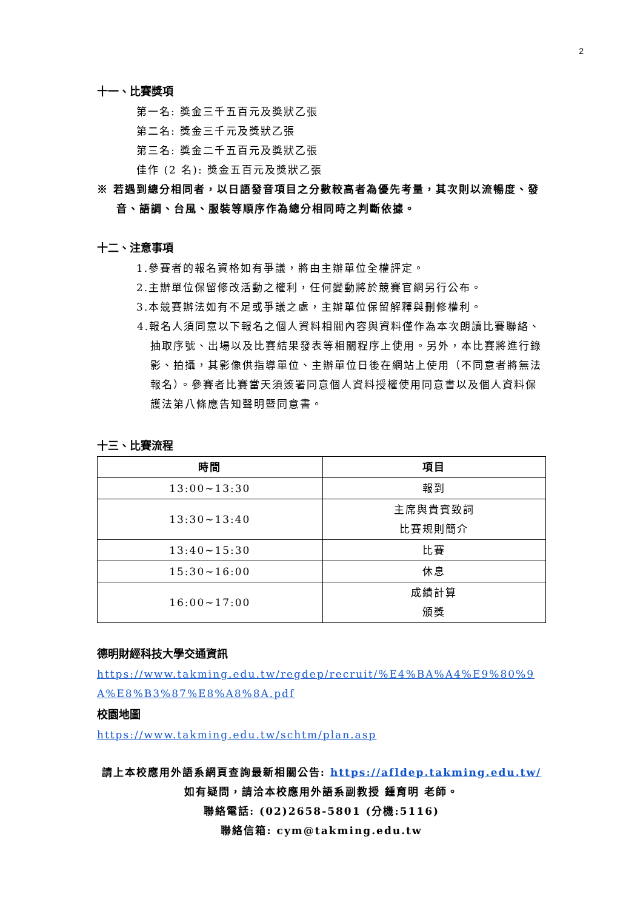2
十一、比賽獎項
第一名: 獎金三千五百元及獎狀乙張
第二名: 獎金三千元及獎狀乙張
第三名: 獎金二千五百元及獎狀乙張
佳作 (2 名): 獎金五百元及獎狀乙張
※ 若遇到總分相同者，以日語發音項目之分數較高者為優先考量，其次則以流暢度、發音、語調、台風、服裝等順序作為總分相同時之判斷依據。
十二、注意事項
1.參賽者的報名資格如有爭議，將由主辦單位全權評定。
2.主辦單位保留修改活動之權利，任何變動將於競賽官網另行公布。
3.本競賽辦法如有不足或爭議之處，主辦單位保留解釋與刪修權利。
4.報名人須同意以下報名之個人資料相關內容與資料僅作為本次朗讀比賽聯絡、抽取序號、出場以及比賽結果發表等相關程序上使用。另外，本比賽將進行錄影、拍攝，其影像供指導單位、主辦單位日後在網站上使用（不同意者將無法報名）。參賽者比賽當天須簽署同意個人資料授權使用同意書以及個人資料保護法第八條應告知聲明暨同意書。
十三、比賽流程
| 時間 | 項目 |
| --- | --- |
| 13:00~13:30 | 報到 |
| 13:30~13:40 | 主席與貴賓致詞 比賽規則簡介 |
| 13:40~15:30 | 比賽 |
| 15:30~16:00 | 休息 |
| 16:00~17:00 | 成績計算 頒獎 |
德明財經科技大學交通資訊
https://www.takming.edu.tw/regdep/recruit/%E4%BA%A4%E9%80%9A%E8%B3%87%E8%A8%8A.pdf
校園地圖
https://www.takming.edu.tw/schtm/plan.asp
請上本校應用外語系網頁查詢最新相關公告: https://afldep.takming.edu.tw/
如有疑問，請洽本校應用外語系副教授 鍾育明 老師。
聯絡電話: (02)2658-5801 (分機:5116)
聯絡信箱: cym@takming.edu.tw